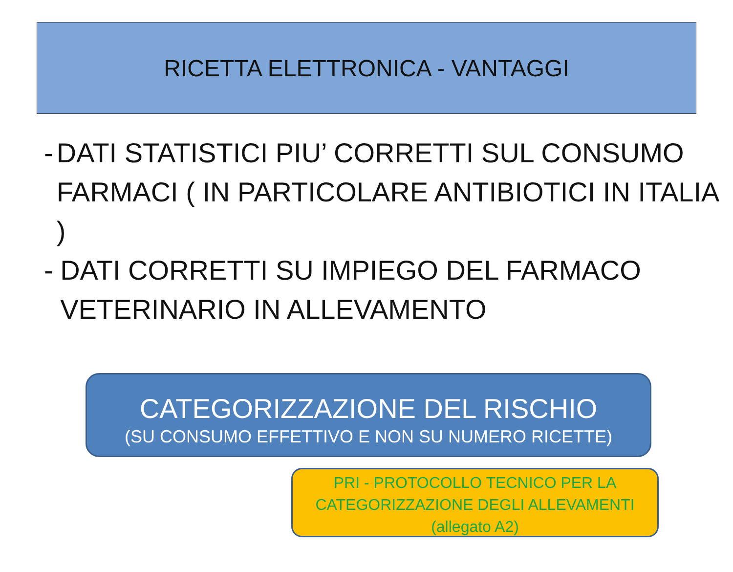RICETTA ELETTRONICA - VANTAGGI
- DATI STATISTICI PIU’ CORRETTI SUL CONSUMO FARMACI ( IN PARTICOLARE ANTIBIOTICI IN ITALIA )
- DATI CORRETTI SU IMPIEGO DEL FARMACO VETERINARIO IN ALLEVAMENTO
CATEGORIZZAZIONE DEL RISCHIO
(SU CONSUMO EFFETTIVO E NON SU NUMERO RICETTE)
PRI - PROTOCOLLO TECNICO PER LA
CATEGORIZZAZIONE DEGLI ALLEVAMENTI
(allegato A2)